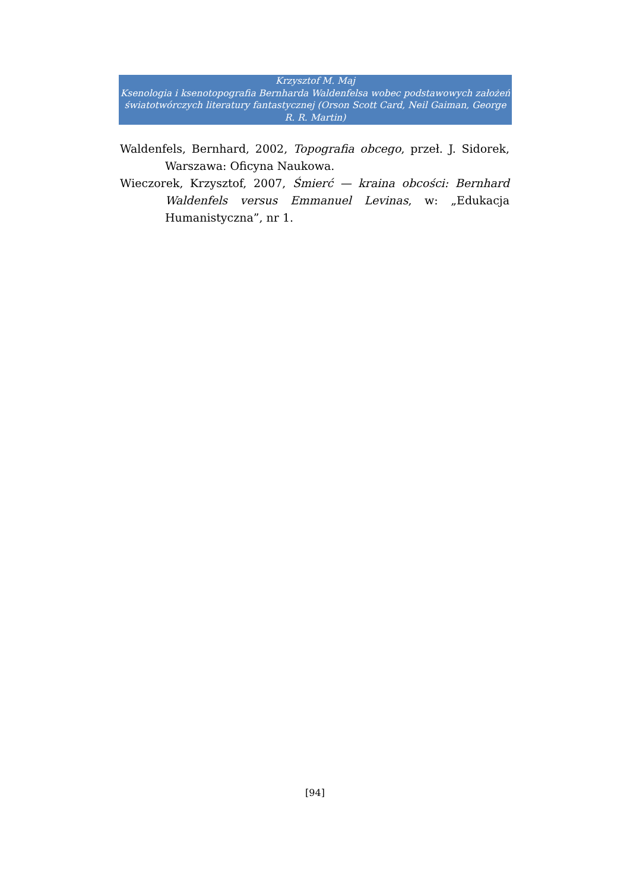Krzysztof M. Maj
Ksenologia i ksenotopografia Bernharda Waldenfelsa wobec podstawowych założeń światotwórczych literatury fantastycznej (Orson Scott Card, Neil Gaiman, George R. R. Martin)
Waldenfels, Bernhard, 2002, Topografia obcego, przeł. J. Sidorek, Warszawa: Oficyna Naukowa.
Wieczorek, Krzysztof, 2007, Śmierć — kraina obcości: Bernhard Waldenfels versus Emmanuel Levinas, w: „Edukacja Humanistyczna”, nr 1.
[94]